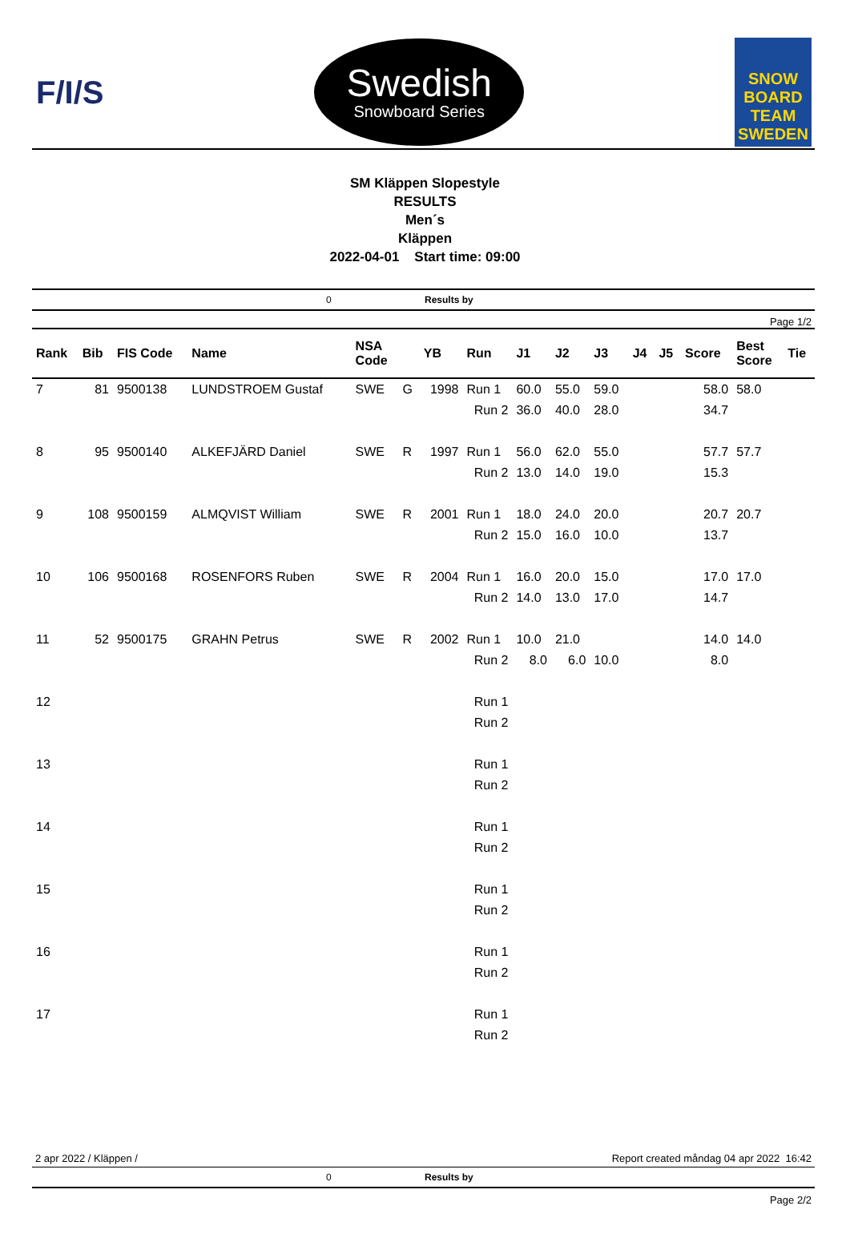F/I/S
Swedish
Snowboard Series
SNOW
BOARD
TEAM
SWEDEN
SM Kläppen Slopestyle
RESULTS
Men´s
Kläppen
2022-04-01 Start time: 09:00
0 Results by
Page 1/2
| Rank | Bib | FIS Code | Name | NSA Code | | YB | Run | J1 | J2 | J3 | J4 | J5 | Score | Best Score | Tie |
| --- | --- | --- | --- | --- | --- | --- | --- | --- | --- | --- | --- | --- | --- | --- | --- |
| 7 | 81 | 9500138 | LUNDSTROEM Gustaf | SWE | G | 1998 | Run 1 | 60.0 | 55.0 | 59.0 | | | 58.0 | 58.0 | |
| | | | | | | | Run 2 | 36.0 | 40.0 | 28.0 | | | 34.7 | | |
| 8 | 95 | 9500140 | ALKEFJÄRD Daniel | SWE | R | 1997 | Run 1 | 56.0 | 62.0 | 55.0 | | | 57.7 | 57.7 | |
| | | | | | | | Run 2 | 13.0 | 14.0 | 19.0 | | | 15.3 | | |
| 9 | 108 | 9500159 | ALMQVIST William | SWE | R | 2001 | Run 1 | 18.0 | 24.0 | 20.0 | | | 20.7 | 20.7 | |
| | | | | | | | Run 2 | 15.0 | 16.0 | 10.0 | | | 13.7 | | |
| 10 | 106 | 9500168 | ROSENFORS Ruben | SWE | R | 2004 | Run 1 | 16.0 | 20.0 | 15.0 | | | 17.0 | 17.0 | |
| | | | | | | | Run 2 | 14.0 | 13.0 | 17.0 | | | 14.7 | | |
| 11 | 52 | 9500175 | GRAHN Petrus | SWE | R | 2002 | Run 1 | 10.0 | 21.0 | | | | 14.0 | 14.0 | |
| | | | | | | | Run 2 | 8.0 | 6.0 | 10.0 | | | 8.0 | | |
| 12 | | | | | | | Run 1 | | | | | | | | |
| | | | | | | | Run 2 | | | | | | | | |
| 13 | | | | | | | Run 1 | | | | | | | | |
| | | | | | | | Run 2 | | | | | | | | |
| 14 | | | | | | | Run 1 | | | | | | | | |
| | | | | | | | Run 2 | | | | | | | | |
| 15 | | | | | | | Run 1 | | | | | | | | |
| | | | | | | | Run 2 | | | | | | | | |
| 16 | | | | | | | Run 1 | | | | | | | | |
| | | | | | | | Run 2 | | | | | | | | |
| 17 | | | | | | | Run 1 | | | | | | | | |
| | | | | | | | Run 2 | | | | | | | | |
2 apr 2022 / Kläppen / Report created måndag 04 apr 2022 16:42
0 Results by
Page 2/2